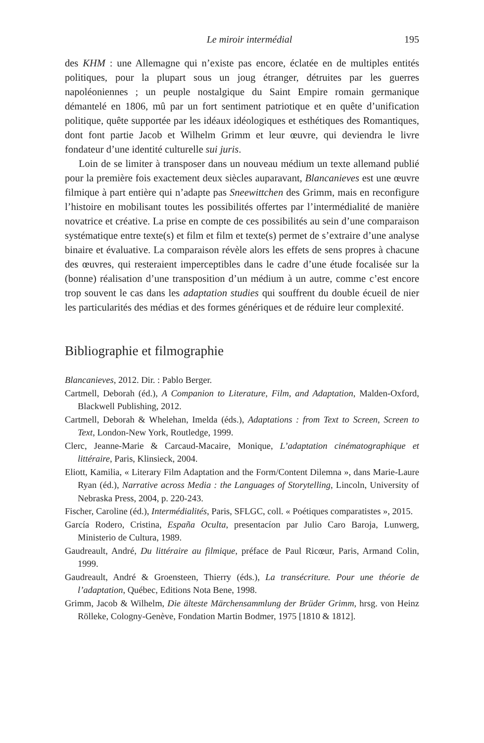Le miroir intermédial 195
des KHM : une Allemagne qui n’existe pas encore, éclatée en de multiples entités politiques, pour la plupart sous un joug étranger, détruites par les guerres napoléoniennes ; un peuple nostalgique du Saint Empire romain germanique démantelé en 1806, mû par un fort sentiment patriotique et en quête d’unification politique, quête supportée par les idéaux idéologiques et esthétiques des Romantiques, dont font partie Jacob et Wilhelm Grimm et leur œuvre, qui deviendra le livre fondateur d’une identité culturelle sui juris.
Loin de se limiter à transposer dans un nouveau médium un texte allemand publié pour la première fois exactement deux siècles auparavant, Blancanieves est une œuvre filmique à part entière qui n’adapte pas Sneewittchen des Grimm, mais en reconfigure l’histoire en mobilisant toutes les possibilités offertes par l’intermédialité de manière novatrice et créative. La prise en compte de ces possibilités au sein d’une comparaison systématique entre texte(s) et film et film et texte(s) permet de s’extraire d’une analyse binaire et évaluative. La comparaison révèle alors les effets de sens propres à chacune des œuvres, qui resteraient imperceptibles dans le cadre d’une étude focalisée sur la (bonne) réalisation d’une transposition d’un médium à un autre, comme c’est encore trop souvent le cas dans les adaptation studies qui souffrent du double écueil de nier les particularités des médias et des formes génériques et de réduire leur complexité.
Bibliographie et filmographie
Blancanieves, 2012. Dir. : Pablo Berger.
Cartmell, Deborah (éd.), A Companion to Literature, Film, and Adaptation, Malden-Oxford, Blackwell Publishing, 2012.
Cartmell, Deborah & Whelehan, Imelda (éds.), Adaptations : from Text to Screen, Screen to Text, London-New York, Routledge, 1999.
Clerc, Jeanne-Marie & Carcaud-Macaire, Monique, L’adaptation cinématographique et littéraire, Paris, Klinsieck, 2004.
Eliott, Kamilia, « Literary Film Adaptation and the Form/Content Dilemna », dans Marie-Laure Ryan (éd.), Narrative across Media : the Languages of Storytelling, Lincoln, University of Nebraska Press, 2004, p. 220-243.
Fischer, Caroline (éd.), Intermédialités, Paris, SFLGC, coll. « Poétiques comparatistes », 2015.
García Rodero, Cristina, España Oculta, presentacíon par Julio Caro Baroja, Lunwerg, Ministerio de Cultura, 1989.
Gaudreault, André, Du littéraire au filmique, préface de Paul Ricœur, Paris, Armand Colin, 1999.
Gaudreault, André & Groensteen, Thierry (éds.), La transécriture. Pour une théorie de l’adaptation, Québec, Editions Nota Bene, 1998.
Grimm, Jacob & Wilhelm, Die älteste Märchensammlung der Brüder Grimm, hrsg. von Heinz Rölleke, Cologny-Genève, Fondation Martin Bodmer, 1975 [1810 & 1812].